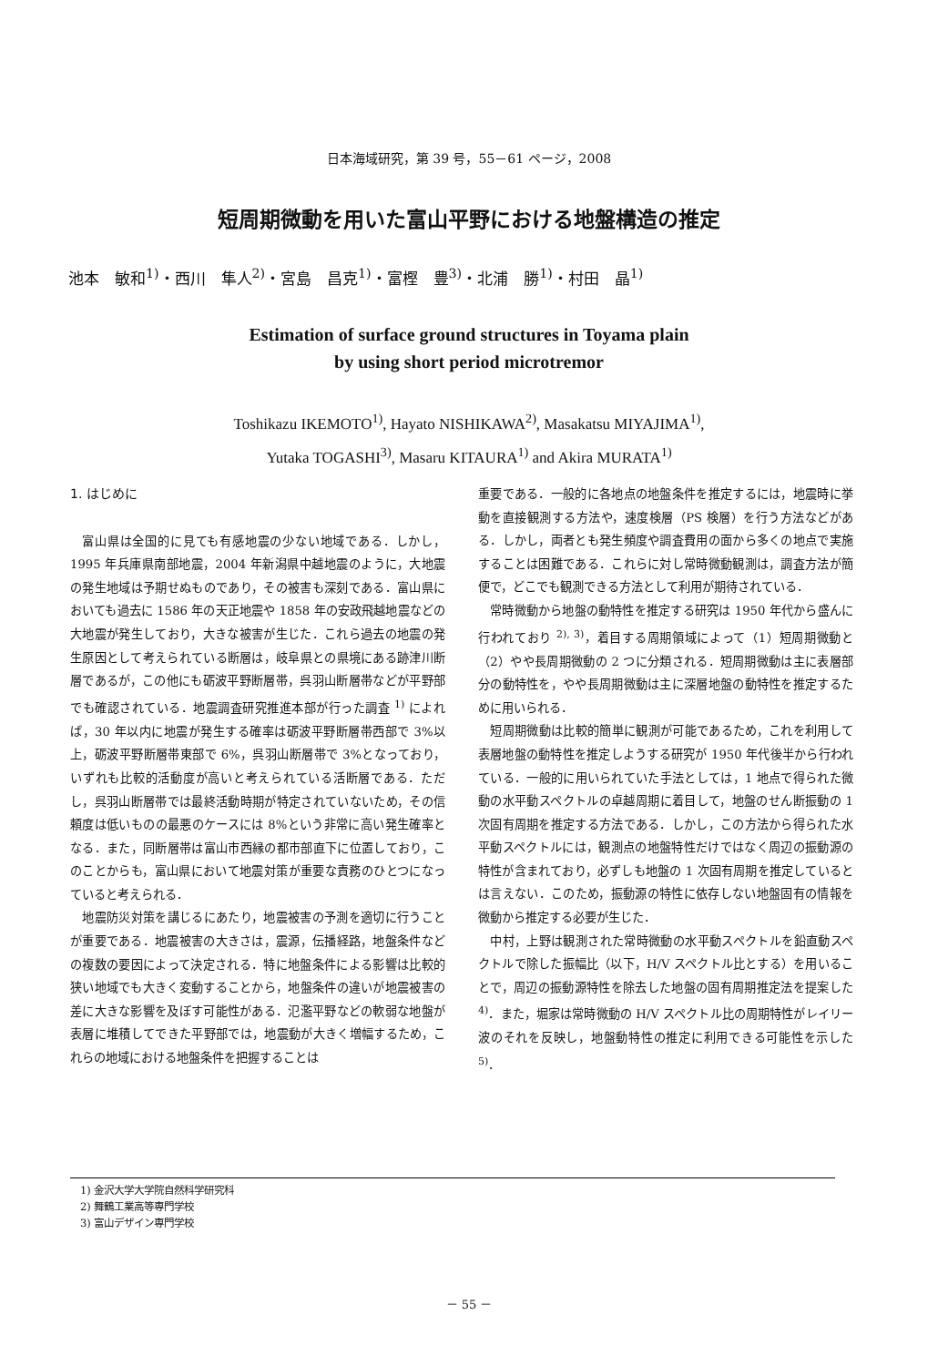日本海域研究，第 39 号，55－61 ページ，2008
短周期微動を用いた富山平野における地盤構造の推定
池本　敏和<sup>1)</sup>・西川　隼人<sup>2)</sup>・宮島　昌克<sup>1)</sup>・富樫　豊<sup>3)</sup>・北浦　勝<sup>1)</sup>・村田　晶<sup>1)</sup>
Estimation of surface ground structures in Toyama plain
by using short period microtremor
Toshikazu IKEMOTO<sup>1)</sup>, Hayato NISHIKAWA<sup>2)</sup>, Masakatsu MIYAJIMA<sup>1)</sup>,
Yutaka TOGASHI<sup>3)</sup>, Masaru KITAURA<sup>1)</sup> and Akira MURATA<sup>1)</sup>
1. はじめに
富山県は全国的に見ても有感地震の少ない地域である．しかし，1995 年兵庫県南部地震，2004 年新潟県中越地震のように，大地震の発生地域は予期せぬものであり，その被害も深刻である．富山県においても過去に 1586 年の天正地震や 1858 年の安政飛越地震などの大地震が発生しており，大きな被害が生じた．これら過去の地震の発生原因として考えられている断層は，岐阜県との県境にある跡津川断層であるが，この他にも砺波平野断層帯，呉羽山断層帯などが平野部でも確認されている．地震調査研究推進本部が行った調査 <sup>1)</sup> によれば，30 年以内に地震が発生する確率は砺波平野断層帯西部で 3%以上，砺波平野断層帯東部で 6%，呉羽山断層帯で 3%となっており，いずれも比較的活動度が高いと考えられている活断層である．ただし，呉羽山断層帯では最終活動時期が特定されていないため，その信頼度は低いものの最悪のケースには 8%という非常に高い発生確率となる．また，同断層帯は富山市西縁の都市部直下に位置しており，このことからも，富山県において地震対策が重要な責務のひとつになっていると考えられる．
地震防災対策を講じるにあたり，地震被害の予測を適切に行うことが重要である．地震被害の大きさは，震源，伝播経路，地盤条件などの複数の要因によって決定される．特に地盤条件による影響は比較的狭い地域でも大きく変動することから，地盤条件の違いが地震被害の差に大きな影響を及ぼす可能性がある．氾濫平野などの軟弱な地盤が表層に堆積してできた平野部では，地震動が大きく増幅するため，これらの地域における地盤条件を把握することは
重要である．一般的に各地点の地盤条件を推定するには，地震時に挙動を直接観測する方法や，速度検層（PS 検層）を行う方法などがある．しかし，両者とも発生頻度や調査費用の面から多くの地点で実施することは困難である．これらに対し常時微動観測は，調査方法が簡便で，どこでも観測できる方法として利用が期待されている．
常時微動から地盤の動特性を推定する研究は 1950 年代から盛んに行われており <sup>2), 3)</sup>，着目する周期領域によって（1）短周期微動と（2）やや長周期微動の 2 つに分類される．短周期微動は主に表層部分の動特性を，やや長周期微動は主に深層地盤の動特性を推定するために用いられる．
短周期微動は比較的簡単に観測が可能であるため，これを利用して表層地盤の動特性を推定しようする研究が 1950 年代後半から行われている．一般的に用いられていた手法としては，1 地点で得られた微動の水平動スペクトルの卓越周期に着目して，地盤のせん断振動の 1 次固有周期を推定する方法である．しかし，この方法から得られた水平動スペクトルには，観測点の地盤特性だけではなく周辺の振動源の特性が含まれており，必ずしも地盤の 1 次固有周期を推定しているとは言えない．このため，振動源の特性に依存しない地盤固有の情報を微動から推定する必要が生じた．
中村，上野は観測された常時微動の水平動スペクトルを鉛直動スペクトルで除した振幅比（以下，H/V スペクトル比とする）を用いることで，周辺の振動源特性を除去した地盤の固有周期推定法を提案した <sup>4)</sup>．また，堀家は常時微動の H/V スペクトル比の周期特性がレイリー波のそれを反映し，地盤動特性の推定に利用できる可能性を示した <sup>5)</sup>．
1) 金沢大学大学院自然科学研究科
2) 舞鶴工業高等専門学校
3) 富山デザイン専門学校
－ 55 －